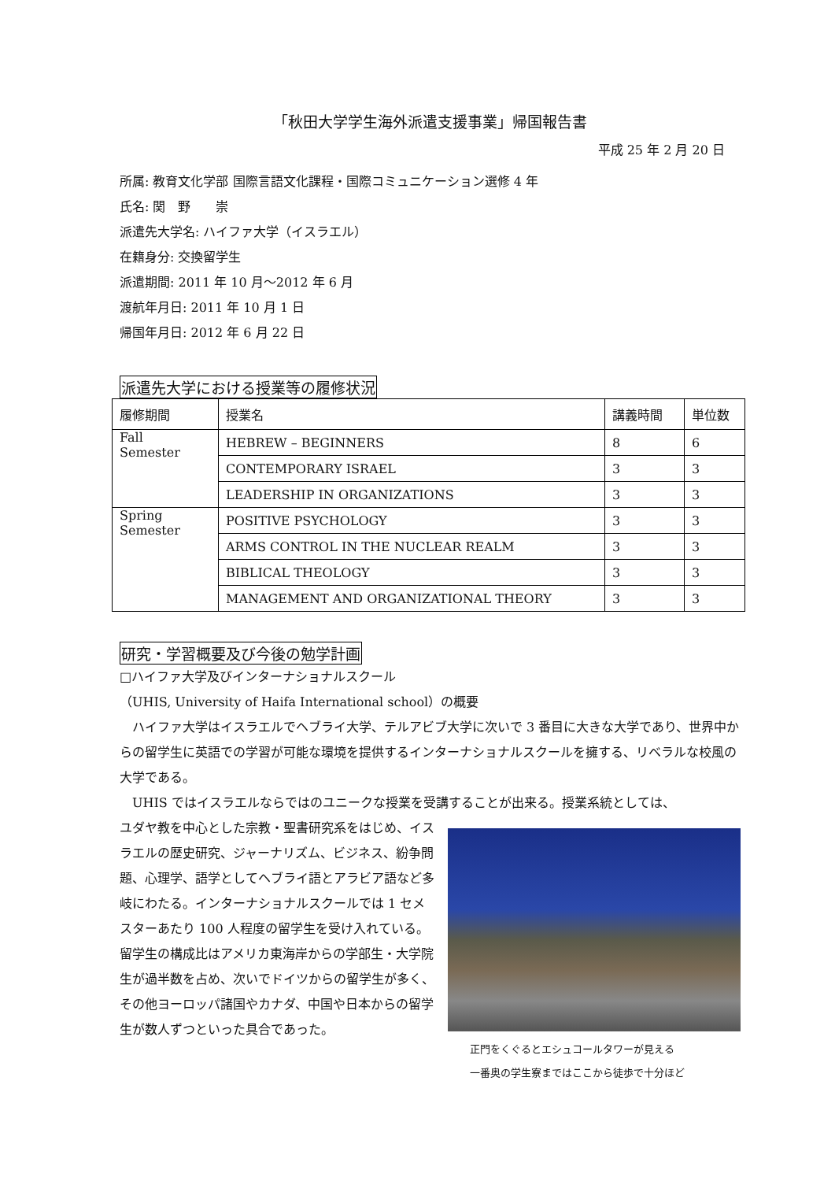「秋田大学学生海外派遣支援事業」帰国報告書
平成 25 年 2 月 20 日
所属: 教育文化学部 国際言語文化課程・国際コミュニケーション選修 4 年
氏名: 関　野　　崇
派遣先大学名: ハイファ大学（イスラエル）
在籍身分: 交換留学生
派遣期間: 2011 年 10 月～2012 年 6 月
渡航年月日: 2011 年 10 月 1 日
帰国年月日: 2012 年 6 月 22 日
派遣先大学における授業等の履修状況
| 履修期間 | 授業名 | 講義時間 | 単位数 |
| Fall Semester | HEBREW – BEGINNERS | 8 | 6 |
| | CONTEMPORARY ISRAEL | 3 | 3 |
| | LEADERSHIP IN ORGANIZATIONS | 3 | 3 |
| Spring Semester | POSITIVE PSYCHOLOGY | 3 | 3 |
| | ARMS CONTROL IN THE NUCLEAR REALM | 3 | 3 |
| | BIBLICAL THEOLOGY | 3 | 3 |
| | MANAGEMENT AND ORGANIZATIONAL THEORY | 3 | 3 |
研究・学習概要及び今後の勉学計画
□ハイファ大学及びインターナショナルスクール
（UHIS, University of Haifa International school）の概要
　ハイファ大学はイスラエルでヘブライ大学、テルアビブ大学に次いで 3 番目に大きな大学であり、世界中からの留学生に英語での学習が可能な環境を提供するインターナショナルスクールを擁する、リベラルな校風の大学である。
　UHIS ではイスラエルならではのユニークな授業を受講することが出来る。授業系統としては、
ユダヤ教を中心とした宗教・聖書研究系をはじめ、イスラエルの歴史研究、ジャーナリズム、ビジネス、紛争問題、心理学、語学としてヘブライ語とアラビア語など多岐にわたる。インターナショナルスクールでは 1 セメスターあたり 100 人程度の留学生を受け入れている。留学生の構成比はアメリカ東海岸からの学部生・大学院生が過半数を占め、次いでドイツからの留学生が多く、その他ヨーロッパ諸国やカナダ、中国や日本からの留学生が数人ずつといった具合であった。
正門をくぐるとエシュコールタワーが見える
一番奥の学生寮まではここから徒歩で十分ほど